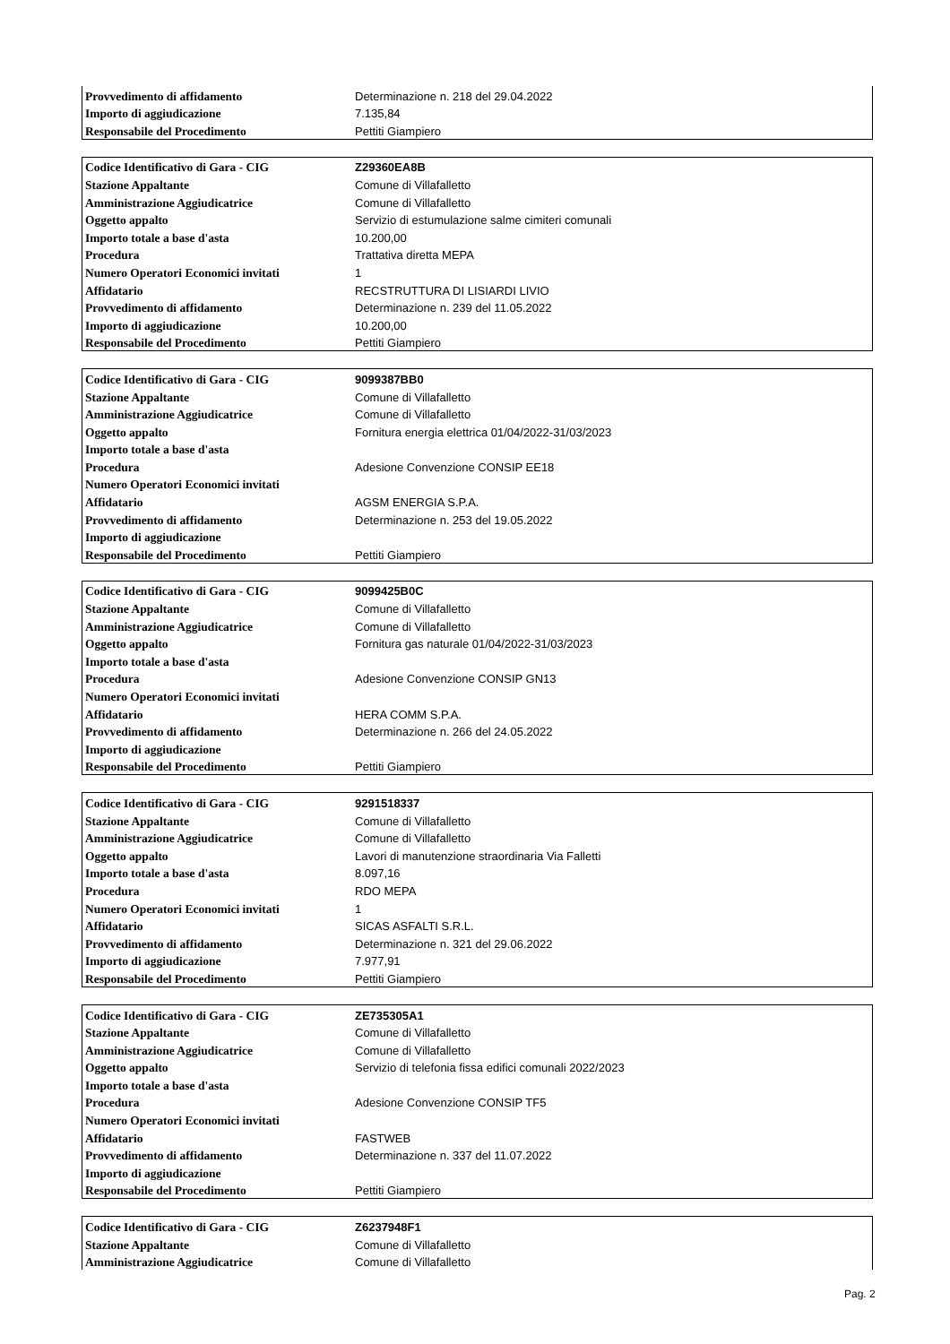| Provvedimento di affidamento | Determinazione n. 218 del 29.04.2022 |
| Importo di aggiudicazione | 7.135,84 |
| Responsabile del Procedimento | Pettiti Giampiero |
| Codice Identificativo di Gara - CIG | Z29360EA8B |
| Stazione Appaltante | Comune di Villafalletto |
| Amministrazione Aggiudicatrice | Comune di Villafalletto |
| Oggetto appalto | Servizio di estumulazione salme cimiteri comunali |
| Importo totale a base d'asta | 10.200,00 |
| Procedura | Trattativa diretta MEPA |
| Numero Operatori Economici invitati | 1 |
| Affidatario | RECSTRUTTURA DI LISIARDI LIVIO |
| Provvedimento di affidamento | Determinazione n. 239 del 11.05.2022 |
| Importo di aggiudicazione | 10.200,00 |
| Responsabile del Procedimento | Pettiti Giampiero |
| Codice Identificativo di Gara - CIG | 9099387BB0 |
| Stazione Appaltante | Comune di Villafalletto |
| Amministrazione Aggiudicatrice | Comune di Villafalletto |
| Oggetto appalto | Fornitura energia elettrica 01/04/2022-31/03/2023 |
| Importo totale a base d'asta | |
| Procedura | Adesione Convenzione CONSIP EE18 |
| Numero Operatori Economici invitati | |
| Affidatario | AGSM ENERGIA S.P.A. |
| Provvedimento di affidamento | Determinazione n. 253 del 19.05.2022 |
| Importo di aggiudicazione | |
| Responsabile del Procedimento | Pettiti Giampiero |
| Codice Identificativo di Gara - CIG | 9099425B0C |
| Stazione Appaltante | Comune di Villafalletto |
| Amministrazione Aggiudicatrice | Comune di Villafalletto |
| Oggetto appalto | Fornitura gas naturale 01/04/2022-31/03/2023 |
| Importo totale a base d'asta | |
| Procedura | Adesione Convenzione CONSIP GN13 |
| Numero Operatori Economici invitati | |
| Affidatario | HERA COMM S.P.A. |
| Provvedimento di affidamento | Determinazione n. 266 del 24.05.2022 |
| Importo di aggiudicazione | |
| Responsabile del Procedimento | Pettiti Giampiero |
| Codice Identificativo di Gara - CIG | 9291518337 |
| Stazione Appaltante | Comune di Villafalletto |
| Amministrazione Aggiudicatrice | Comune di Villafalletto |
| Oggetto appalto | Lavori di manutenzione straordinaria Via Falletti |
| Importo totale a base d'asta | 8.097,16 |
| Procedura | RDO MEPA |
| Numero Operatori Economici invitati | 1 |
| Affidatario | SICAS ASFALTI S.R.L. |
| Provvedimento di affidamento | Determinazione n. 321 del 29.06.2022 |
| Importo di aggiudicazione | 7.977,91 |
| Responsabile del Procedimento | Pettiti Giampiero |
| Codice Identificativo di Gara - CIG | ZE735305A1 |
| Stazione Appaltante | Comune di Villafalletto |
| Amministrazione Aggiudicatrice | Comune di Villafalletto |
| Oggetto appalto | Servizio di telefonia fissa edifici comunali 2022/2023 |
| Importo totale a base d'asta | |
| Procedura | Adesione Convenzione CONSIP TF5 |
| Numero Operatori Economici invitati | |
| Affidatario | FASTWEB |
| Provvedimento di affidamento | Determinazione n. 337 del 11.07.2022 |
| Importo di aggiudicazione | |
| Responsabile del Procedimento | Pettiti Giampiero |
| Codice Identificativo di Gara - CIG | Z6237948F1 |
| Stazione Appaltante | Comune di Villafalletto |
| Amministrazione Aggiudicatrice | Comune di Villafalletto |
Pag. 2